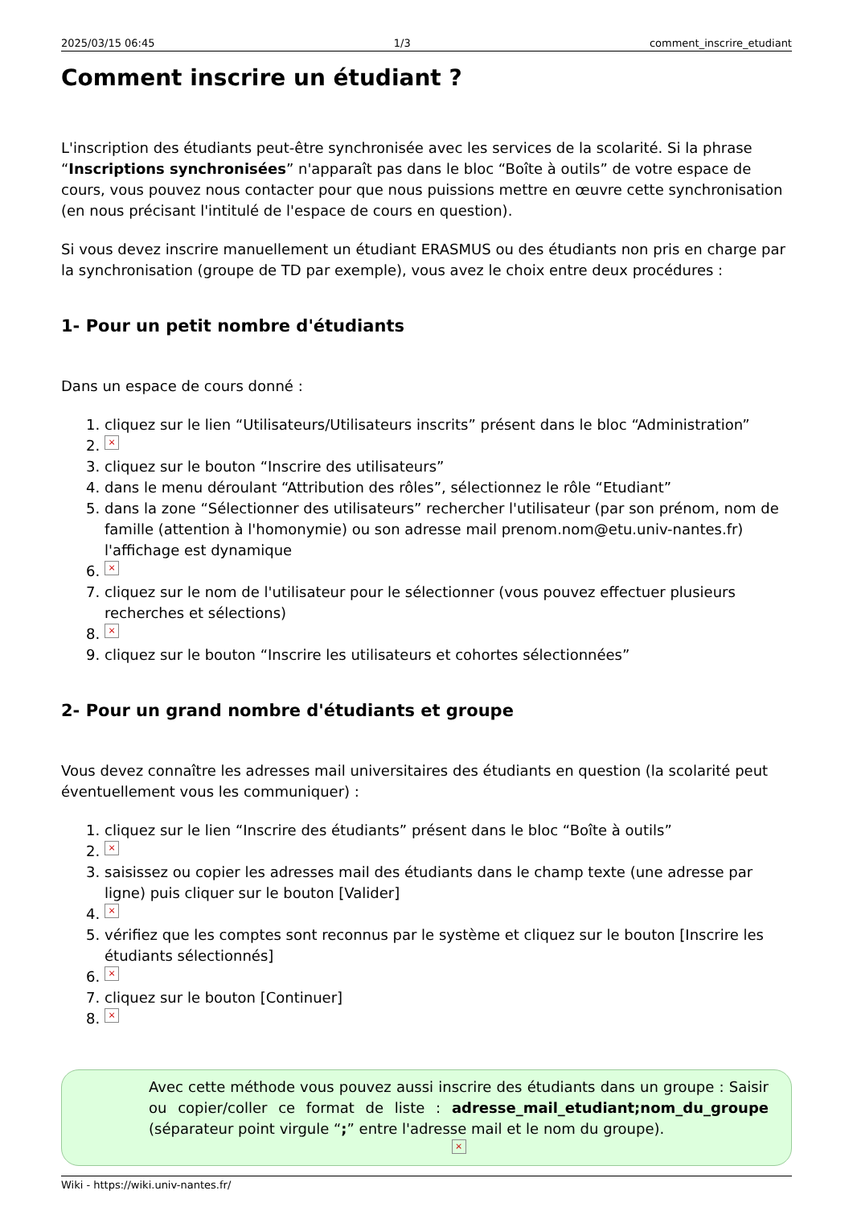2025/03/15 06:45 1/3 comment_inscrire_etudiant
Comment inscrire un étudiant ?
L'inscription des étudiants peut-être synchronisée avec les services de la scolarité. Si la phrase “Inscriptions synchronisées” n'apparaît pas dans le bloc “Boîte à outils” de votre espace de cours, vous pouvez nous contacter pour que nous puissions mettre en œuvre cette synchronisation (en nous précisant l'intitulé de l'espace de cours en question).
Si vous devez inscrire manuellement un étudiant ERASMUS ou des étudiants non pris en charge par la synchronisation (groupe de TD par exemple), vous avez le choix entre deux procédures :
1- Pour un petit nombre d'étudiants
Dans un espace de cours donné :
1. cliquez sur le lien “Utilisateurs/Utilisateurs inscrits” présent dans le bloc “Administration”
2. ×
3. cliquez sur le bouton “Inscrire des utilisateurs”
4. dans le menu déroulant “Attribution des rôles”, sélectionnez le rôle “Etudiant”
5. dans la zone “Sélectionner des utilisateurs” rechercher l'utilisateur (par son prénom, nom de famille (attention à l'homonymie) ou son adresse mail prenom.nom@etu.univ-nantes.fr) l'affichage est dynamique
6. ×
7. cliquez sur le nom de l'utilisateur pour le sélectionner (vous pouvez effectuer plusieurs recherches et sélections)
8. ×
9. cliquez sur le bouton “Inscrire les utilisateurs et cohortes sélectionnées”
2- Pour un grand nombre d'étudiants et groupe
Vous devez connaître les adresses mail universitaires des étudiants en question (la scolarité peut éventuellement vous les communiquer) :
1. cliquez sur le lien “Inscrire des étudiants” présent dans le bloc “Boîte à outils”
2. ×
3. saisissez ou copier les adresses mail des étudiants dans le champ texte (une adresse par ligne) puis cliquer sur le bouton [Valider]
4. ×
5. vérifiez que les comptes sont reconnus par le système et cliquez sur le bouton [Inscrire les étudiants sélectionnés]
6. ×
7. cliquez sur le bouton [Continuer]
8. ×
Avec cette méthode vous pouvez aussi inscrire des étudiants dans un groupe : Saisir ou copier/coller ce format de liste : adresse_mail_etudiant;nom_du_groupe (séparateur point virgule “;” entre l'adresse mail et le nom du groupe).
×
Wiki - https://wiki.univ-nantes.fr/